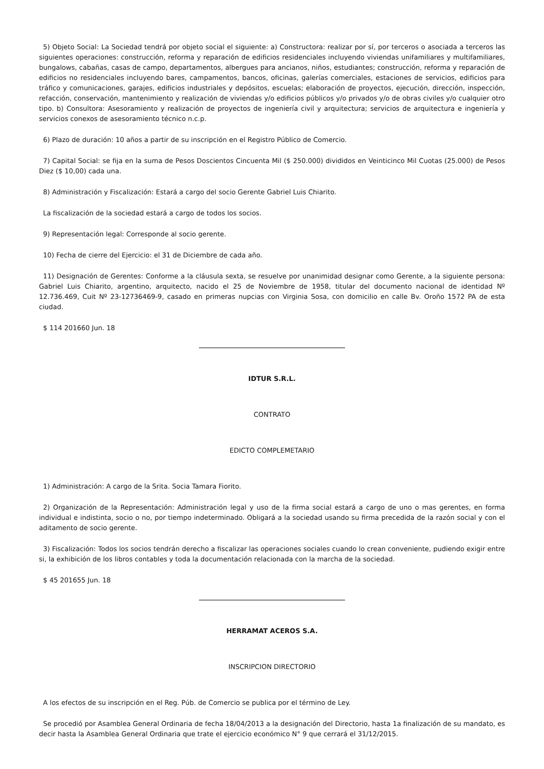5) Objeto Social: La Sociedad tendrá por objeto social el siguiente: a) Constructora: realizar por sí, por terceros o asociada a terceros las siguientes operaciones: construcción, reforma y reparación de edificios residenciales incluyendo viviendas unifamiliares y multifamiliares, bungalows, cabañas, casas de campo, departamentos, albergues para ancianos, niños, estudiantes; construcción, reforma y reparación de edificios no residenciales incluyendo bares, campamentos, bancos, oficinas, galerías comerciales, estaciones de servicios, edificios para tráfico y comunicaciones, garajes, edificios industriales y depósitos, escuelas; elaboración de proyectos, ejecución, dirección, inspección, refacción, conservación, mantenimiento y realización de viviendas y/o edificios públicos y/o privados y/o de obras civiles y/o cualquier otro tipo. b) Consultora: Asesoramiento y realización de proyectos de ingeniería civil y arquitectura; servicios de arquitectura e ingeniería y servicios conexos de asesoramiento técnico n.c.p.
6) Plazo de duración: 10 años a partir de su inscripción en el Registro Público de Comercio.
7) Capital Social: se fija en la suma de Pesos Doscientos Cincuenta Mil ($ 250.000) divididos en Veinticinco Mil Cuotas (25.000) de Pesos Diez ($ 10,00) cada una.
8) Administración y Fiscalización: Estará a cargo del socio Gerente Gabriel Luis Chiarito.
La fiscalización de la sociedad estará a cargo de todos los socios.
9) Representación legal: Corresponde al socio gerente.
10) Fecha de cierre del Ejercicio: el 31 de Diciembre de cada año.
11) Designación de Gerentes: Conforme a la cláusula sexta, se resuelve por unanimidad designar como Gerente, a la siguiente persona: Gabriel Luis Chiarito, argentino, arquitecto, nacido el 25 de Noviembre de 1958, titular del documento nacional de identidad Nº 12.736.469, Cuit Nº 23-12736469-9, casado en primeras nupcias con Virginia Sosa, con domicilio en calle Bv. Oroño 1572 PA de esta ciudad.
$ 114 201660 Jun. 18
IDTUR S.R.L.
CONTRATO
EDICTO COMPLEMETARIO
1) Administración: A cargo de la Srita. Socia Tamara Fiorito.
2) Organización de la Representación: Administración legal y uso de la firma social estará a cargo de uno o mas gerentes, en forma individual e indistinta, socio o no, por tiempo indeterminado. Obligará a la sociedad usando su firma precedida de la razón social y con el aditamento de socio gerente.
3) Fiscalización: Todos los socios tendrán derecho a fiscalizar las operaciones sociales cuando lo crean conveniente, pudiendo exigir entre si, la exhibición de los libros contables y toda la documentación relacionada con la marcha de la sociedad.
$ 45 201655 Jun. 18
HERRAMAT ACEROS S.A.
INSCRIPCION DIRECTORIO
A los efectos de su inscripción en el Reg. Púb. de Comercio se publica por el término de Ley.
Se procedió por Asamblea General Ordinaria de fecha 18/04/2013 a la designación del Directorio, hasta 1a finalización de su mandato, es decir hasta la Asamblea General Ordinaria que trate el ejercicio económico N° 9 que cerrará el 31/12/2015.